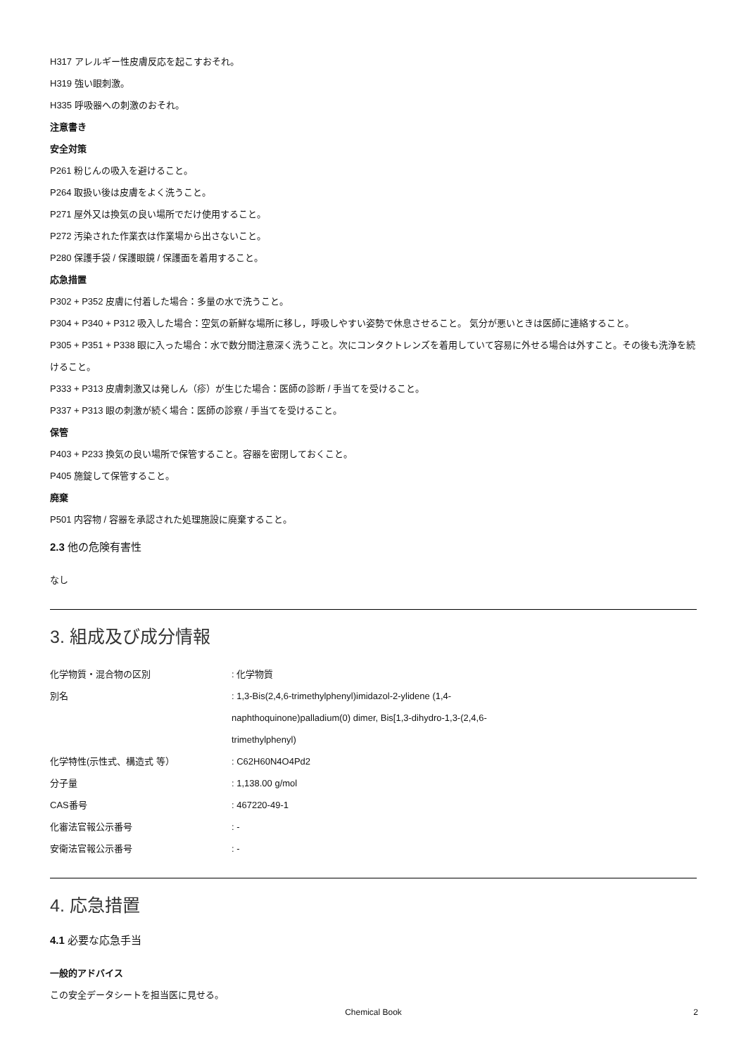H317 アレルギー性皮膚反応を起こすおそれ。
H319 強い眼刺激。
H335 呼吸器への刺激のおそれ。
注意書き
安全対策
P261 粉じんの吸入を避けること。
P264 取扱い後は皮膚をよく洗うこと。
P271 屋外又は換気の良い場所でだけ使用すること。
P272 汚染された作業衣は作業場から出さないこと。
P280 保護手袋 / 保護眼鏡 / 保護面を着用すること。
応急措置
P302 + P352 皮膚に付着した場合：多量の水で洗うこと。
P304 + P340 + P312 吸入した場合：空気の新鮮な場所に移し，呼吸しやすい姿勢で休息させること。 気分が悪いときは医師に連絡すること。
P305 + P351 + P338 眼に入った場合：水で数分間注意深く洗うこと。次にコンタクトレンズを着用していて容易に外せる場合は外すこと。その後も洗浄を続けること。
P333 + P313 皮膚刺激又は発しん（疹）が生じた場合：医師の診断 / 手当てを受けること。
P337 + P313 眼の刺激が続く場合：医師の診察 / 手当てを受けること。
保管
P403 + P233 換気の良い場所で保管すること。容器を密閉しておくこと。
P405 施錠して保管すること。
廃棄
P501 内容物 / 容器を承認された処理施設に廃棄すること。
2.3 他の危険有害性
なし
3. 組成及び成分情報
| 化学物質・混合物の区別 | : 化学物質 |
| 別名 | : 1,3-Bis(2,4,6-trimethylphenyl)imidazol-2-ylidene (1,4- naphthoquinone)palladium(0) dimer, Bis[1,3-dihydro-1,3-(2,4,6- trimethylphenyl) |
| 化学特性(示性式、構造式 等） | : C62H60N4O4Pd2 |
| 分子量 | : 1,138.00 g/mol |
| CAS番号 | : 467220-49-1 |
| 化審法官報公示番号 | : - |
| 安衛法官報公示番号 | : - |
4. 応急措置
4.1 必要な応急手当
一般的アドバイス
この安全データシートを担当医に見せる。
Chemical Book 2